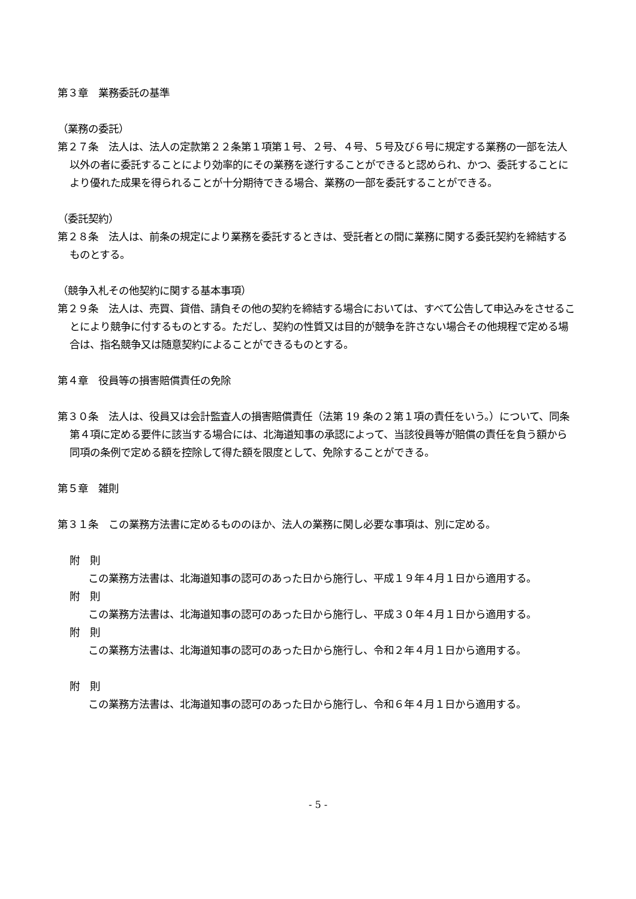第３章　業務委託の基準
（業務の委託）
第２７条　法人は、法人の定款第２２条第１項第１号、２号、４号、５号及び６号に規定する業務の一部を法人以外の者に委託することにより効率的にその業務を遂行することができると認められ、かつ、委託することにより優れた成果を得られることが十分期待できる場合、業務の一部を委託することができる。
（委託契約）
第２８条　法人は、前条の規定により業務を委託するときは、受託者との間に業務に関する委託契約を締結するものとする。
（競争入札その他契約に関する基本事項）
第２９条　法人は、売買、貸借、請負その他の契約を締結する場合においては、すべて公告して申込みをさせることにより競争に付するものとする。ただし、契約の性質又は目的が競争を許さない場合その他規程で定める場合は、指名競争又は随意契約によることができるものとする。
第４章　役員等の損害賠償責任の免除
第３０条　法人は、役員又は会計監査人の損害賠償責任（法第 19 条の２第１項の責任をいう。）について、同条第４項に定める要件に該当する場合には、北海道知事の承認によって、当該役員等が賠償の責任を負う額から同項の条例で定める額を控除して得た額を限度として、免除することができる。
第５章　雑則
第３１条　この業務方法書に定めるもののほか、法人の業務に関し必要な事項は、別に定める。
附　則
　　　この業務方法書は、北海道知事の認可のあった日から施行し、平成１９年４月１日から適用する。
附　則
　　　この業務方法書は、北海道知事の認可のあった日から施行し、平成３０年４月１日から適用する。
附　則
　　　この業務方法書は、北海道知事の認可のあった日から施行し、令和２年４月１日から適用する。
附　則
　　　この業務方法書は、北海道知事の認可のあった日から施行し、令和６年４月１日から適用する。
- 5 -